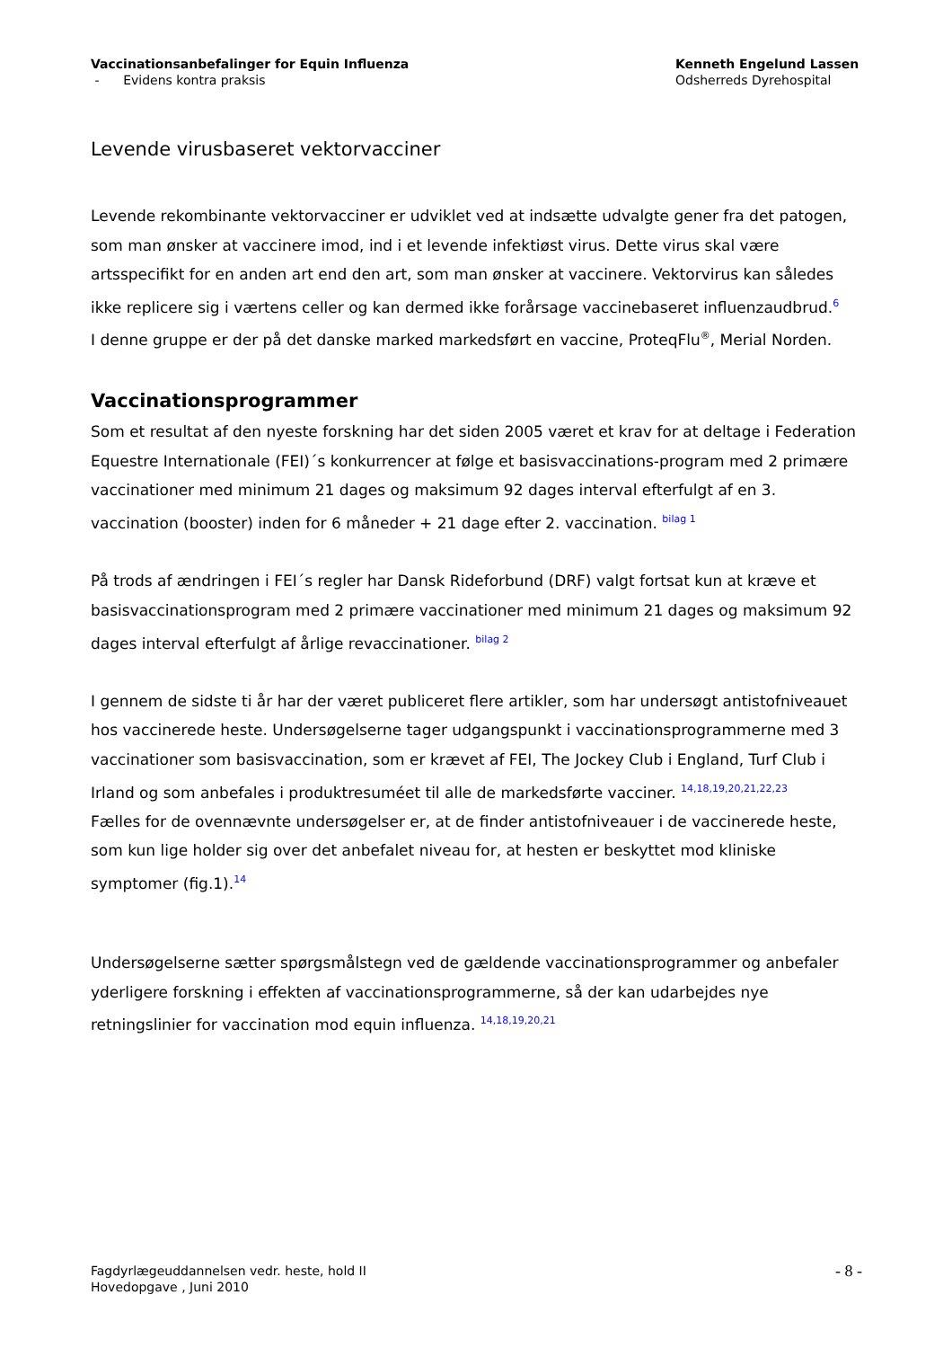Vaccinationsanbefalinger for Equin Influenza
- Evidens kontra praksis
Kenneth Engelund Lassen
Odsherreds Dyrehospital
Levende virusbaseret vektorvacciner
Levende rekombinante vektorvacciner er udviklet ved at indsætte udvalgte gener fra det patogen, som man ønsker at vaccinere imod, ind i et levende infektiøst virus. Dette virus skal være artsspecifikt for en anden art end den art, som man ønsker at vaccinere. Vektorvirus kan således ikke replicere sig i værtens celler og kan dermed ikke forårsage vaccinebaseret influenzaudbrud.<sup>6</sup>
I denne gruppe er der på det danske marked markedsført en vaccine, ProteqFlu<sup>®</sup>, Merial Norden.
Vaccinationsprogrammer
Som et resultat af den nyeste forskning har det siden 2005 været et krav for at deltage i Federation Equestre Internationale (FEI)´s konkurrencer at følge et basisvaccinations-program med 2 primære vaccinationer med minimum 21 dages og maksimum 92 dages interval efterfulgt af en 3. vaccination (booster) inden for 6 måneder + 21 dage efter 2. vaccination. <sup>bilag 1</sup>
På trods af ændringen i FEI´s regler har Dansk Rideforbund (DRF) valgt fortsat kun at kræve et basisvaccinationsprogram med 2 primære vaccinationer med minimum 21 dages og maksimum 92 dages interval efterfulgt af årlige revaccinationer. <sup>bilag 2</sup>
I gennem de sidste ti år har der været publiceret flere artikler, som har undersøgt antistofniveauet hos vaccinerede heste. Undersøgelserne tager udgangspunkt i vaccinationsprogrammerne med 3 vaccinationer som basisvaccination, som er krævet af FEI, The Jockey Club i England, Turf Club i Irland og som anbefales i produktresuméet til alle de markedsførte vacciner. <sup>14,18,19,20,21,22,23</sup>
Fælles for de ovennævnte undersøgelser er, at de finder antistofniveauer i de vaccinerede heste, som kun lige holder sig over det anbefalet niveau for, at hesten er beskyttet mod kliniske symptomer (fig.1).<sup>14</sup>
Undersøgelserne sætter spørgsmålstegn ved de gældende vaccinationsprogrammer og anbefaler yderligere forskning i effekten af vaccinationsprogrammerne, så der kan udarbejdes nye retningslinier for vaccination mod equin influenza. <sup>14,18,19,20,21</sup>
Fagdyrlægeuddannelsen vedr. heste, hold II
Hovedopgave , Juni 2010
- 8 -